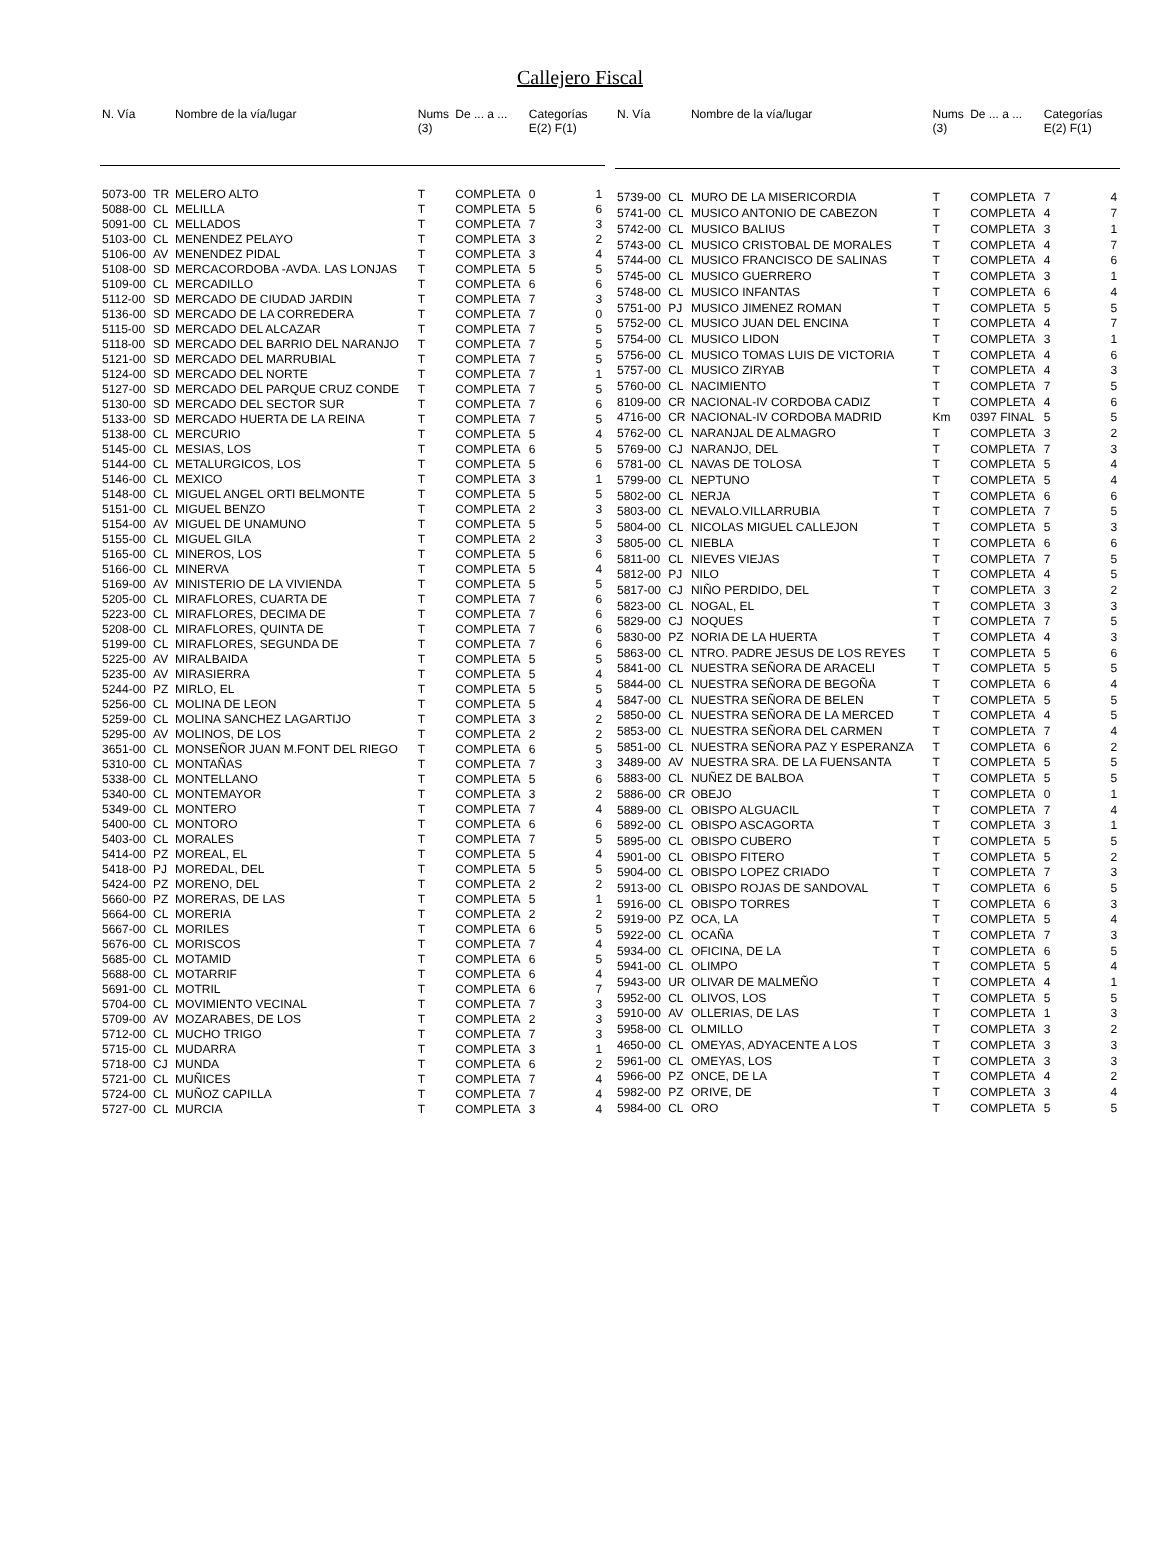Callejero Fiscal
| N. Vía | | Nombre de la vía/lugar | Nums (3) | De ... a ... | Categorías E(2) F(1) | |
| --- | --- | --- | --- | --- | --- | --- |
| 5073-00 | TR | MELERO ALTO | T | COMPLETA | 0 | 1 |
| 5088-00 | CL | MELILLA | T | COMPLETA | 5 | 6 |
| 5091-00 | CL | MELLADOS | T | COMPLETA | 7 | 3 |
| 5103-00 | CL | MENENDEZ PELAYO | T | COMPLETA | 3 | 2 |
| 5106-00 | AV | MENENDEZ PIDAL | T | COMPLETA | 3 | 4 |
| 5108-00 | SD | MERCACORDOBA -AVDA. LAS LONJAS | T | COMPLETA | 5 | 5 |
| 5109-00 | CL | MERCADILLO | T | COMPLETA | 6 | 6 |
| 5112-00 | SD | MERCADO DE CIUDAD JARDIN | T | COMPLETA | 7 | 3 |
| 5136-00 | SD | MERCADO DE LA CORREDERA | T | COMPLETA | 7 | 0 |
| 5115-00 | SD | MERCADO DEL ALCAZAR | T | COMPLETA | 7 | 5 |
| 5118-00 | SD | MERCADO DEL BARRIO DEL NARANJO | T | COMPLETA | 7 | 5 |
| 5121-00 | SD | MERCADO DEL MARRUBIAL | T | COMPLETA | 7 | 5 |
| 5124-00 | SD | MERCADO DEL NORTE | T | COMPLETA | 7 | 1 |
| 5127-00 | SD | MERCADO DEL PARQUE CRUZ CONDE | T | COMPLETA | 7 | 5 |
| 5130-00 | SD | MERCADO DEL SECTOR SUR | T | COMPLETA | 7 | 6 |
| 5133-00 | SD | MERCADO HUERTA DE LA REINA | T | COMPLETA | 7 | 5 |
| 5138-00 | CL | MERCURIO | T | COMPLETA | 5 | 4 |
| 5145-00 | CL | MESIAS, LOS | T | COMPLETA | 6 | 5 |
| 5144-00 | CL | METALURGICOS, LOS | T | COMPLETA | 5 | 6 |
| 5146-00 | CL | MEXICO | T | COMPLETA | 3 | 1 |
| 5148-00 | CL | MIGUEL ANGEL ORTI BELMONTE | T | COMPLETA | 5 | 5 |
| 5151-00 | CL | MIGUEL BENZO | T | COMPLETA | 2 | 3 |
| 5154-00 | AV | MIGUEL DE UNAMUNO | T | COMPLETA | 5 | 5 |
| 5155-00 | CL | MIGUEL GILA | T | COMPLETA | 2 | 3 |
| 5165-00 | CL | MINEROS, LOS | T | COMPLETA | 5 | 6 |
| 5166-00 | CL | MINERVA | T | COMPLETA | 5 | 4 |
| 5169-00 | AV | MINISTERIO DE LA VIVIENDA | T | COMPLETA | 5 | 5 |
| 5205-00 | CL | MIRAFLORES, CUARTA DE | T | COMPLETA | 7 | 6 |
| 5223-00 | CL | MIRAFLORES, DECIMA DE | T | COMPLETA | 7 | 6 |
| 5208-00 | CL | MIRAFLORES, QUINTA DE | T | COMPLETA | 7 | 6 |
| 5199-00 | CL | MIRAFLORES, SEGUNDA DE | T | COMPLETA | 7 | 6 |
| 5225-00 | AV | MIRALBAIDA | T | COMPLETA | 5 | 5 |
| 5235-00 | AV | MIRASIERRA | T | COMPLETA | 5 | 4 |
| 5244-00 | PZ | MIRLO, EL | T | COMPLETA | 5 | 5 |
| 5256-00 | CL | MOLINA DE LEON | T | COMPLETA | 5 | 4 |
| 5259-00 | CL | MOLINA SANCHEZ LAGARTIJO | T | COMPLETA | 3 | 2 |
| 5295-00 | AV | MOLINOS, DE LOS | T | COMPLETA | 2 | 2 |
| 3651-00 | CL | MONSEÑOR JUAN M.FONT DEL RIEGO | T | COMPLETA | 6 | 5 |
| 5310-00 | CL | MONTAÑAS | T | COMPLETA | 7 | 3 |
| 5338-00 | CL | MONTELLANO | T | COMPLETA | 5 | 6 |
| 5340-00 | CL | MONTEMAYOR | T | COMPLETA | 3 | 2 |
| 5349-00 | CL | MONTERO | T | COMPLETA | 7 | 4 |
| 5400-00 | CL | MONTORO | T | COMPLETA | 6 | 6 |
| 5403-00 | CL | MORALES | T | COMPLETA | 7 | 5 |
| 5414-00 | PZ | MOREAL, EL | T | COMPLETA | 5 | 4 |
| 5418-00 | PJ | MOREDAL, DEL | T | COMPLETA | 5 | 5 |
| 5424-00 | PZ | MORENO, DEL | T | COMPLETA | 2 | 2 |
| 5660-00 | PZ | MORERAS, DE LAS | T | COMPLETA | 5 | 1 |
| 5664-00 | CL | MORERIA | T | COMPLETA | 2 | 2 |
| 5667-00 | CL | MORILES | T | COMPLETA | 6 | 5 |
| 5676-00 | CL | MORISCOS | T | COMPLETA | 7 | 4 |
| 5685-00 | CL | MOTAMID | T | COMPLETA | 6 | 5 |
| 5688-00 | CL | MOTARRIF | T | COMPLETA | 6 | 4 |
| 5691-00 | CL | MOTRIL | T | COMPLETA | 6 | 7 |
| 5704-00 | CL | MOVIMIENTO VECINAL | T | COMPLETA | 7 | 3 |
| 5709-00 | AV | MOZARABES, DE LOS | T | COMPLETA | 2 | 3 |
| 5712-00 | CL | MUCHO TRIGO | T | COMPLETA | 7 | 3 |
| 5715-00 | CL | MUDARRA | T | COMPLETA | 3 | 1 |
| 5718-00 | CJ | MUNDA | T | COMPLETA | 6 | 2 |
| 5721-00 | CL | MUÑICES | T | COMPLETA | 7 | 4 |
| 5724-00 | CL | MUÑOZ CAPILLA | T | COMPLETA | 7 | 4 |
| 5727-00 | CL | MURCIA | T | COMPLETA | 3 | 4 |
| N. Vía | | Nombre de la vía/lugar | Nums (3) | De ... a ... | Categorías E(2) F(1) | |
| --- | --- | --- | --- | --- | --- | --- |
| 5739-00 | CL | MURO DE LA MISERICORDIA | T | COMPLETA | 7 | 4 |
| 5741-00 | CL | MUSICO ANTONIO DE CABEZON | T | COMPLETA | 4 | 7 |
| 5742-00 | CL | MUSICO BALIUS | T | COMPLETA | 3 | 1 |
| 5743-00 | CL | MUSICO CRISTOBAL DE MORALES | T | COMPLETA | 4 | 7 |
| 5744-00 | CL | MUSICO FRANCISCO DE SALINAS | T | COMPLETA | 4 | 6 |
| 5745-00 | CL | MUSICO GUERRERO | T | COMPLETA | 3 | 1 |
| 5748-00 | CL | MUSICO INFANTAS | T | COMPLETA | 6 | 4 |
| 5751-00 | PJ | MUSICO JIMENEZ ROMAN | T | COMPLETA | 5 | 5 |
| 5752-00 | CL | MUSICO JUAN DEL ENCINA | T | COMPLETA | 4 | 7 |
| 5754-00 | CL | MUSICO LIDON | T | COMPLETA | 3 | 1 |
| 5756-00 | CL | MUSICO TOMAS LUIS DE VICTORIA | T | COMPLETA | 4 | 6 |
| 5757-00 | CL | MUSICO ZIRYAB | T | COMPLETA | 4 | 3 |
| 5760-00 | CL | NACIMIENTO | T | COMPLETA | 7 | 5 |
| 8109-00 | CR | NACIONAL-IV CORDOBA CADIZ | T | COMPLETA | 4 | 6 |
| 4716-00 | CR | NACIONAL-IV CORDOBA MADRID | Km | 0397 FINAL | 5 | 5 |
| 5762-00 | CL | NARANJAL DE ALMAGRO | T | COMPLETA | 3 | 2 |
| 5769-00 | CJ | NARANJO, DEL | T | COMPLETA | 7 | 3 |
| 5781-00 | CL | NAVAS DE TOLOSA | T | COMPLETA | 5 | 4 |
| 5799-00 | CL | NEPTUNO | T | COMPLETA | 5 | 4 |
| 5802-00 | CL | NERJA | T | COMPLETA | 6 | 6 |
| 5803-00 | CL | NEVALO.VILLARRUBIA | T | COMPLETA | 7 | 5 |
| 5804-00 | CL | NICOLAS MIGUEL CALLEJON | T | COMPLETA | 5 | 3 |
| 5805-00 | CL | NIEBLA | T | COMPLETA | 6 | 6 |
| 5811-00 | CL | NIEVES VIEJAS | T | COMPLETA | 7 | 5 |
| 5812-00 | PJ | NILO | T | COMPLETA | 4 | 5 |
| 5817-00 | CJ | NIÑO PERDIDO, DEL | T | COMPLETA | 3 | 2 |
| 5823-00 | CL | NOGAL, EL | T | COMPLETA | 3 | 3 |
| 5829-00 | CJ | NOQUES | T | COMPLETA | 7 | 5 |
| 5830-00 | PZ | NORIA DE LA HUERTA | T | COMPLETA | 4 | 3 |
| 5863-00 | CL | NTRO. PADRE JESUS DE LOS REYES | T | COMPLETA | 5 | 6 |
| 5841-00 | CL | NUESTRA SEÑORA DE ARACELI | T | COMPLETA | 5 | 5 |
| 5844-00 | CL | NUESTRA SEÑORA DE BEGOÑA | T | COMPLETA | 6 | 4 |
| 5847-00 | CL | NUESTRA SEÑORA DE BELEN | T | COMPLETA | 5 | 5 |
| 5850-00 | CL | NUESTRA SEÑORA DE LA MERCED | T | COMPLETA | 4 | 5 |
| 5853-00 | CL | NUESTRA SEÑORA DEL CARMEN | T | COMPLETA | 7 | 4 |
| 5851-00 | CL | NUESTRA SEÑORA PAZ Y ESPERANZA | T | COMPLETA | 6 | 2 |
| 3489-00 | AV | NUESTRA SRA. DE LA FUENSANTA | T | COMPLETA | 5 | 5 |
| 5883-00 | CL | NUÑEZ DE BALBOA | T | COMPLETA | 5 | 5 |
| 5886-00 | CR | OBEJO | T | COMPLETA | 0 | 1 |
| 5889-00 | CL | OBISPO ALGUACIL | T | COMPLETA | 7 | 4 |
| 5892-00 | CL | OBISPO ASCAGORTA | T | COMPLETA | 3 | 1 |
| 5895-00 | CL | OBISPO CUBERO | T | COMPLETA | 5 | 5 |
| 5901-00 | CL | OBISPO FITERO | T | COMPLETA | 5 | 2 |
| 5904-00 | CL | OBISPO LOPEZ CRIADO | T | COMPLETA | 7 | 3 |
| 5913-00 | CL | OBISPO ROJAS DE SANDOVAL | T | COMPLETA | 6 | 5 |
| 5916-00 | CL | OBISPO TORRES | T | COMPLETA | 6 | 3 |
| 5919-00 | PZ | OCA, LA | T | COMPLETA | 5 | 4 |
| 5922-00 | CL | OCAÑA | T | COMPLETA | 7 | 3 |
| 5934-00 | CL | OFICINA, DE LA | T | COMPLETA | 6 | 5 |
| 5941-00 | CL | OLIMPO | T | COMPLETA | 5 | 4 |
| 5943-00 | UR | OLIVAR DE MALMEÑO | T | COMPLETA | 4 | 1 |
| 5952-00 | CL | OLIVOS, LOS | T | COMPLETA | 5 | 5 |
| 5910-00 | AV | OLLERIAS, DE LAS | T | COMPLETA | 1 | 3 |
| 5958-00 | CL | OLMILLO | T | COMPLETA | 3 | 2 |
| 4650-00 | CL | OMEYAS, ADYACENTE A LOS | T | COMPLETA | 3 | 3 |
| 5961-00 | CL | OMEYAS, LOS | T | COMPLETA | 3 | 3 |
| 5966-00 | PZ | ONCE, DE LA | T | COMPLETA | 4 | 2 |
| 5982-00 | PZ | ORIVE, DE | T | COMPLETA | 3 | 4 |
| 5984-00 | CL | ORO | T | COMPLETA | 5 | 5 |